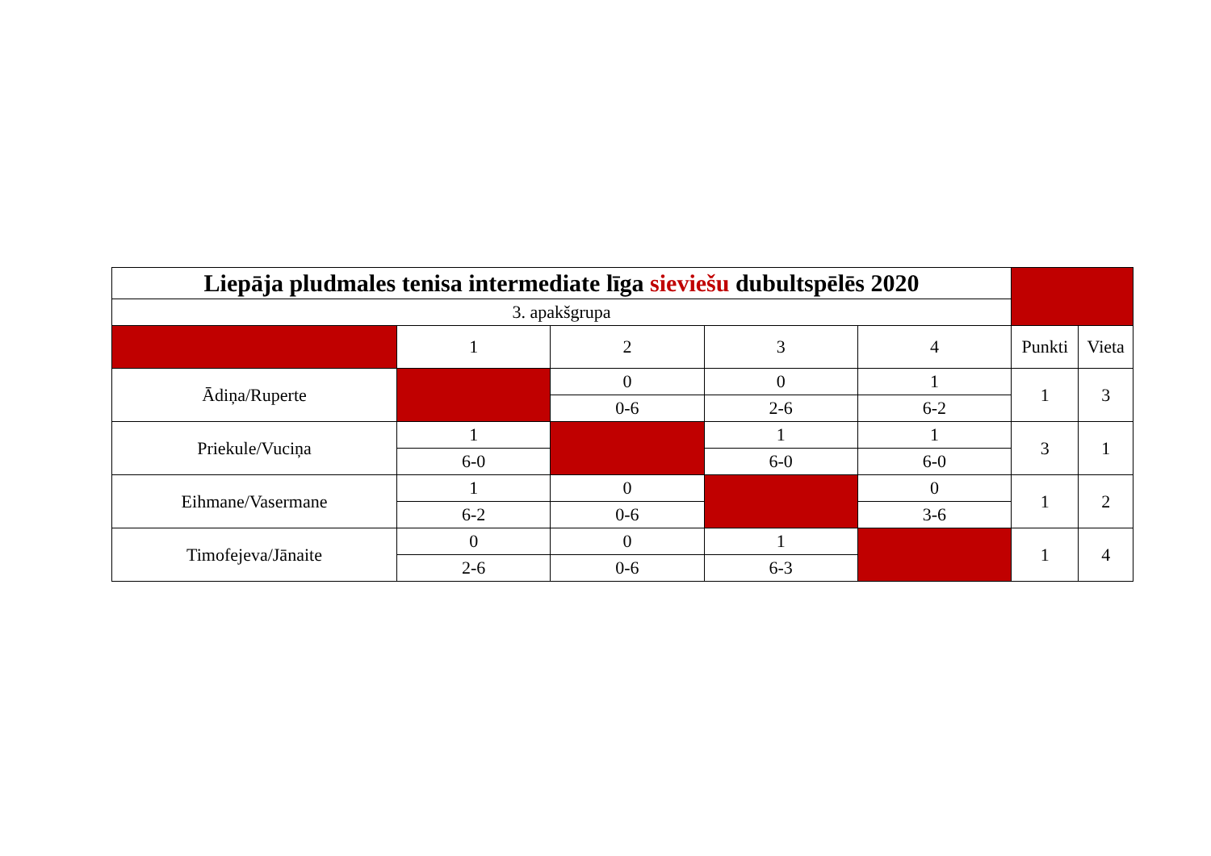| Liepāja pludmales tenisa intermediate līga sieviešu dubultspēlēs 2020 | | | | | | |
| 3. apakšgrupa | | | | | | |
| | 1 | 2 | 3 | 4 | Punkti | Vieta |
| Ādiņa/Ruperte | | 0 | 0 | 1 | 1 | 3 |
| | | 0-6 | 2-6 | 6-2 | | |
| Priekule/Vuciņa | 1 | | 1 | 1 | 3 | 1 |
| | 6-0 | | 6-0 | 6-0 | | |
| Eihmane/Vasermane | 1 | 0 | | 0 | 1 | 2 |
| | 6-2 | 0-6 | | 3-6 | | |
| Timofejeva/Jānaite | 0 | 0 | 1 | | 1 | 4 |
| | 2-6 | 0-6 | 6-3 | | | |